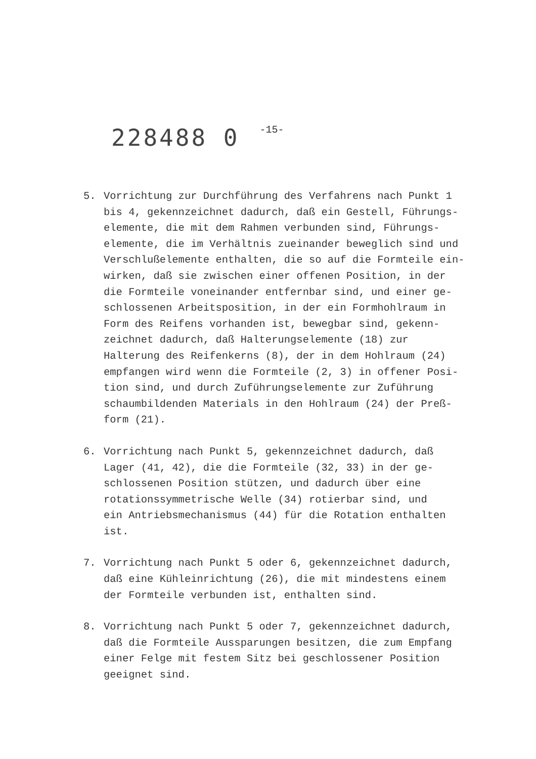228488 0 -15-
5. Vorrichtung zur Durchführung des Verfahrens nach Punkt 1
bis 4, gekennzeichnet dadurch, daß ein Gestell, Führungs-
elemente, die mit dem Rahmen verbunden sind, Führungs-
elemente, die im Verhältnis zueinander beweglich sind und
Verschlußelemente enthalten, die so auf die Formteile ein-
wirken, daß sie zwischen einer offenen Position, in der
die Formteile voneinander entfernbar sind, und einer ge-
schlossenen Arbeitsposition, in der ein Formhohlraum in
Form des Reifens vorhanden ist, bewegbar sind, gekenn-
zeichnet dadurch, daß Halterungselemente (18) zur
Halterung des Reifenkerns (8), der in dem Hohlraum (24)
empfangen wird wenn die Formteile (2, 3) in offener Posi-
tion sind, und durch Zuführungselemente zur Zuführung
schaumbildenden Materials in den Hohlraum (24) der Preß-
form (21).
6. Vorrichtung nach Punkt 5, gekennzeichnet dadurch, daß
Lager (41, 42), die die Formteile (32, 33) in der ge-
schlossenen Position stützen, und dadurch über eine
rotationssymmetrische Welle (34) rotierbar sind, und
ein Antriebsmechanismus (44) für die Rotation enthalten
ist.
7. Vorrichtung nach Punkt 5 oder 6, gekennzeichnet dadurch,
daß eine Kühleinrichtung (26), die mit mindestens einem
der Formteile verbunden ist, enthalten sind.
8. Vorrichtung nach Punkt 5 oder 7, gekennzeichnet dadurch,
daß die Formteile Aussparungen besitzen, die zum Empfang
einer Felge mit festem Sitz bei geschlossener Position
geeignet sind.